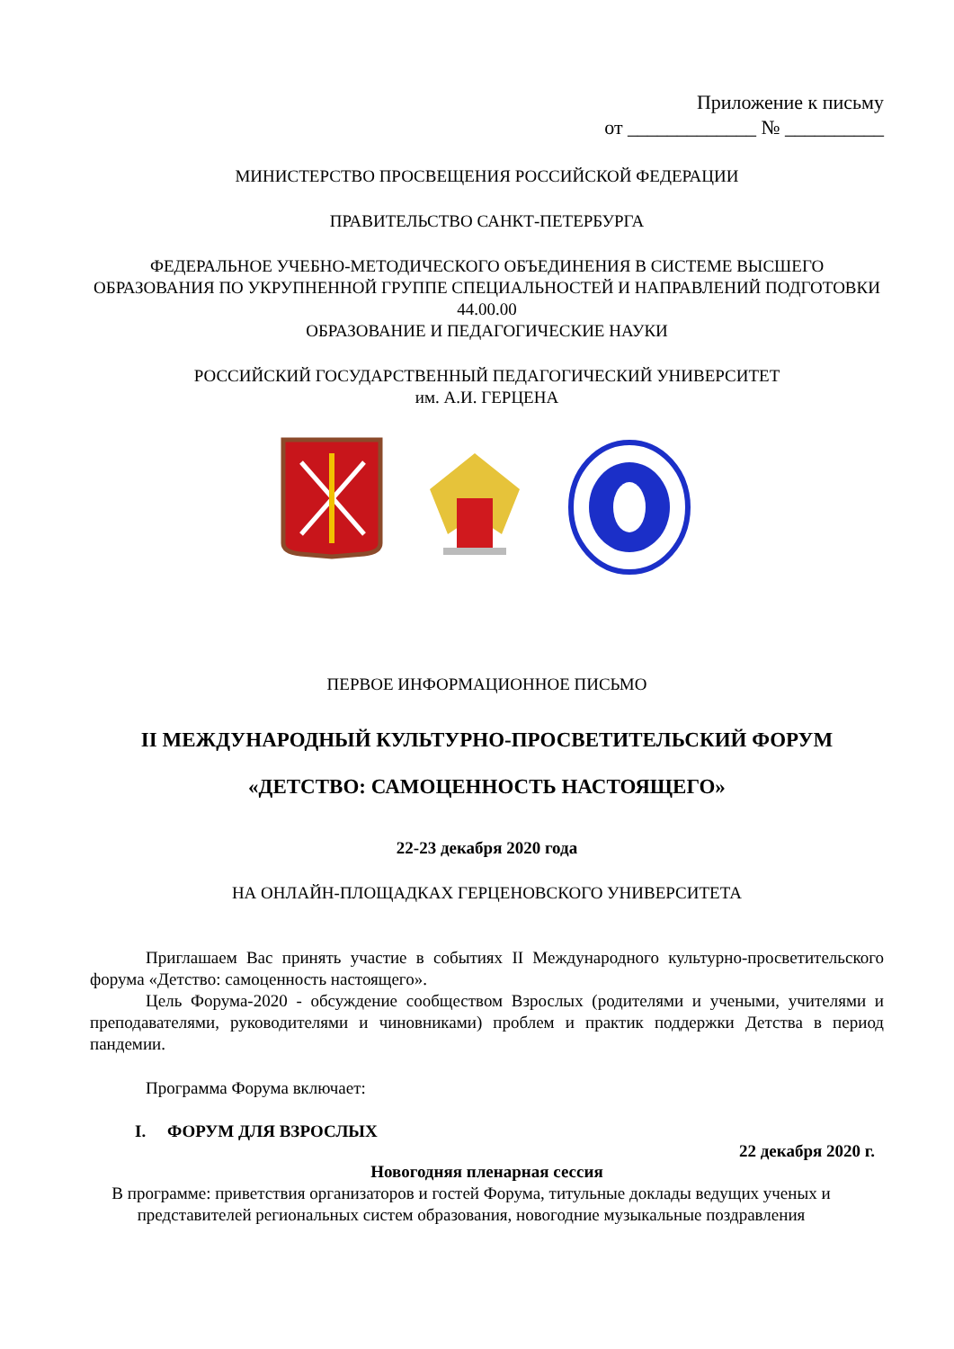Приложение к письму
от _____________ № __________
МИНИСТЕРСТВО ПРОСВЕЩЕНИЯ РОССИЙСКОЙ ФЕДЕРАЦИИ
ПРАВИТЕЛЬСТВО САНКТ-ПЕТЕРБУРГА
ФЕДЕРАЛЬНОЕ УЧЕБНО-МЕТОДИЧЕСКОГО ОБЪЕДИНЕНИЯ В СИСТЕМЕ ВЫСШЕГО ОБРАЗОВАНИЯ ПО УКРУПНЕННОЙ ГРУППЕ СПЕЦИАЛЬНОСТЕЙ И НАПРАВЛЕНИЙ ПОДГОТОВКИ 44.00.00
ОБРАЗОВАНИЕ И ПЕДАГОГИЧЕСКИЕ НАУКИ
РОССИЙСКИЙ ГОСУДАРСТВЕННЫЙ ПЕДАГОГИЧЕСКИЙ УНИВЕРСИТЕТ
им. А.И. ГЕРЦЕНА
ПЕРВОЕ ИНФОРМАЦИОННОЕ ПИСЬМО
II МЕЖДУНАРОДНЫЙ КУЛЬТУРНО-ПРОСВЕТИТЕЛЬСКИЙ ФОРУМ
«ДЕТСТВО: САМОЦЕННОСТЬ НАСТОЯЩЕГО»
22-23 декабря 2020 года
НА ОНЛАЙН-ПЛОЩАДКАХ ГЕРЦЕНОВСКОГО УНИВЕРСИТЕТА
Приглашаем Вас принять участие в событиях II Международного культурно-просветительского форума «Детство: самоценность настоящего».
Цель Форума-2020 - обсуждение сообществом Взрослых (родителями и учеными, учителями и преподавателями, руководителями и чиновниками) проблем и практик поддержки Детства в период пандемии.
Программа Форума включает:
I. ФОРУМ ДЛЯ ВЗРОСЛЫХ
22 декабря 2020 г.
Новогодняя пленарная сессия
В программе: приветствия организаторов и гостей Форума, титульные доклады ведущих ученых и представителей региональных систем образования, новогодние музыкальные поздравления